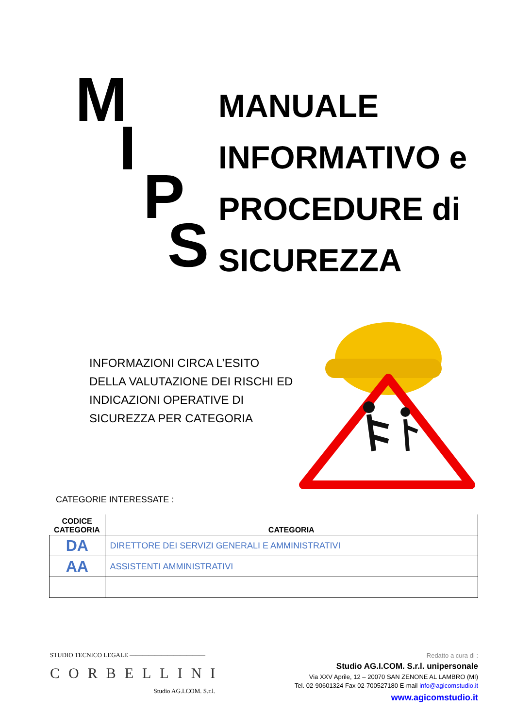M
I
P
S
MANUALE
INFORMATIVO e
PROCEDURE di
SICUREZZA
INFORMAZIONI CIRCA L’ESITO DELLA VALUTAZIONE DEI RISCHI ED INDICAZIONI OPERATIVE DI SICUREZZA PER CATEGORIA
CATEGORIE INTERESSATE :
| CODICE CATEGORIA | CATEGORIA |
| --- | --- |
| DA | DIRETTORE DEI SERVIZI GENERALI E AMMINISTRATIVI |
| AA | ASSISTENTI AMMINISTRATIVI |
STUDIO TECNICO LEGALE ————————————
CORBELLINI
Studio AG.I.COM. S.r.l.
Redatto a cura di :
Studio AG.I.COM. S.r.l. unipersonale
Via XXV Aprile, 12 – 20070 SAN ZENONE AL LAMBRO (MI)
Tel. 02-90601324 Fax 02-700527180 E-mail info@agicomstudio.it
www.agicomstudio.it